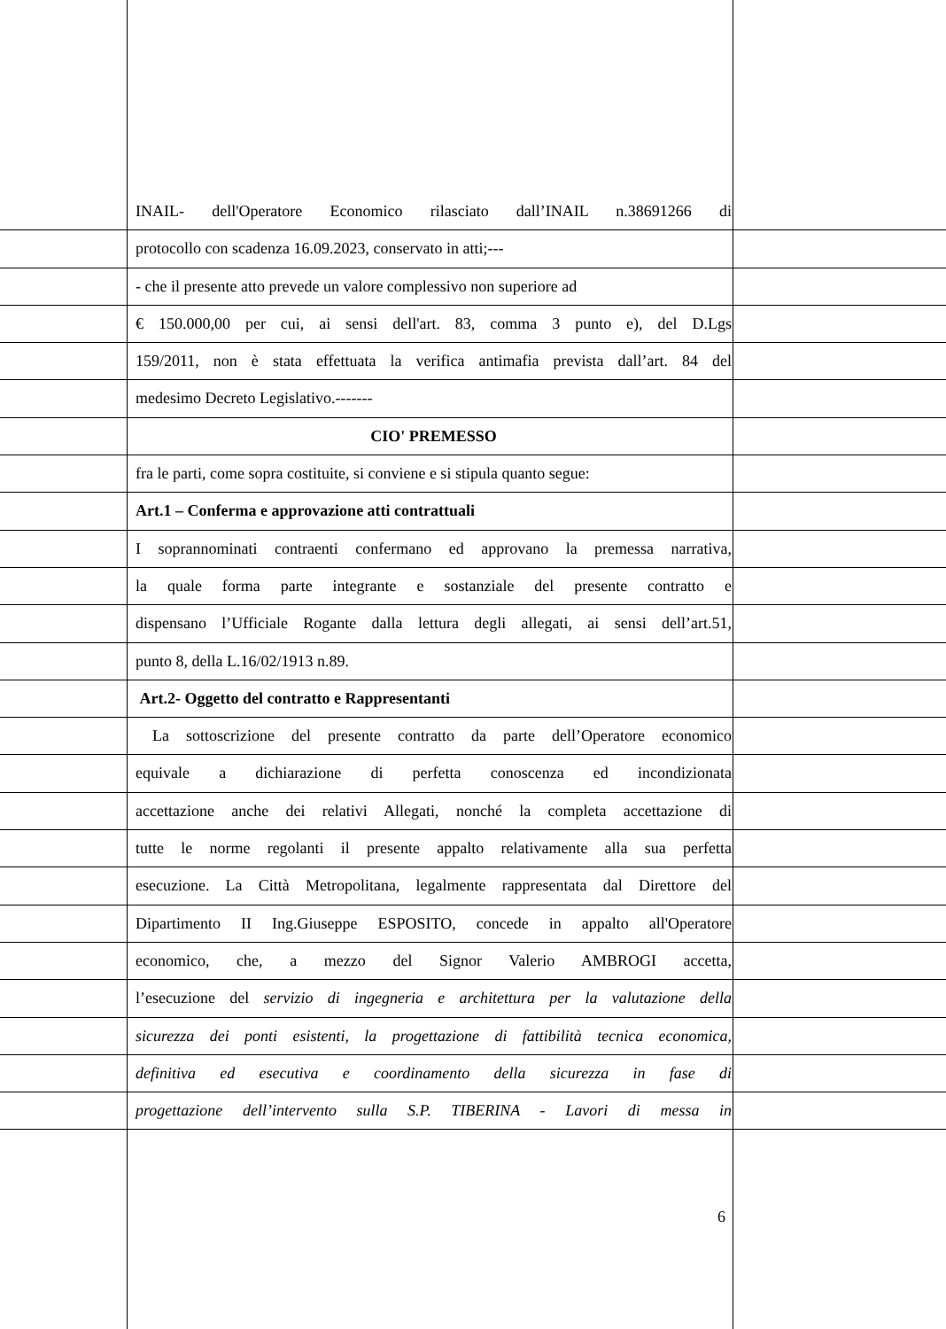INAIL- dell'Operatore Economico rilasciato dall’INAIL n.38691266 di
protocollo con scadenza 16.09.2023, conservato in atti;---
- che il presente atto prevede un valore complessivo non superiore ad
€ 150.000,00 per cui, ai sensi dell'art. 83, comma 3 punto e), del D.Lgs
159/2011, non è stata effettuata la verifica antimafia prevista dall’art. 84 del
medesimo Decreto Legislativo.-------
CIO' PREMESSO
fra le parti, come sopra costituite, si conviene e si stipula quanto segue:
Art.1 – Conferma e approvazione atti contrattuali
I soprannominati contraenti confermano ed approvano la premessa narrativa,
la quale forma parte integrante e sostanziale del presente contratto e
dispensano l’Ufficiale Rogante dalla lettura degli allegati, ai sensi dell’art.51,
punto 8, della L.16/02/1913 n.89.
Art.2- Oggetto del contratto e Rappresentanti
La sottoscrizione del presente contratto da parte dell’Operatore economico
equivale a dichiarazione di perfetta conoscenza ed incondizionata
accettazione anche dei relativi Allegati, nonché la completa accettazione di
tutte le norme regolanti il presente appalto relativamente alla sua perfetta
esecuzione. La Città Metropolitana, legalmente rappresentata dal Direttore del
Dipartimento II Ing.Giuseppe ESPOSITO, concede in appalto all'Operatore
economico, che, a mezzo del Signor Valerio AMBROGI accetta,
l’esecuzione del servizio di ingegneria e architettura per la valutazione della
sicurezza dei ponti esistenti, la progettazione di fattibilità tecnica economica,
definitiva ed esecutiva e coordinamento della sicurezza in fase di
progettazione dell’intervento sulla S.P. TIBERINA - Lavori di messa in
6